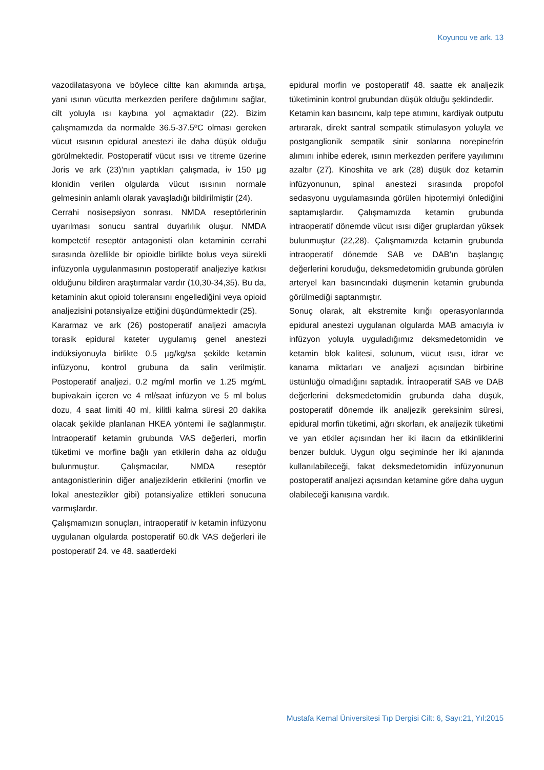Koyuncu ve ark. 13
vazodilatasyona ve böylece ciltte kan akımında artışa, yani ısının vücutta merkezden perifere dağılımını sağlar, cilt yoluyla ısı kaybına yol açmaktadır (22). Bizim çalışmamızda da normalde 36.5-37.5ºC olması gereken vücut ısısının epidural anestezi ile daha düşük olduğu görülmektedir. Postoperatif vücut ısısı ve titreme üzerine Joris ve ark (23)’nın yaptıkları çalışmada, iv 150 µg klonidin verilen olgularda vücut ısısının normale gelmesinin anlamlı olarak yavaşladığı bildirilmiştir (24).
Cerrahi nosisepsiyon sonrası, NMDA reseptörlerinin uyarılması sonucu santral duyarlılık oluşur. NMDA kompetetif reseptör antagonisti olan ketaminin cerrahi sırasında özellikle bir opioidle birlikte bolus veya sürekli infüzyonla uygulanmasının postoperatif analjeziye katkısı olduğunu bildiren araştırmalar vardır (10,30-34,35). Bu da, ketaminin akut opioid toleransını engellediğini veya opioid analjezisini potansiyalize ettiğini düşündürmektedir (25).
Kararmaz ve ark (26) postoperatif analjezi amacıyla torasik epidural kateter uygulamış genel anestezi indüksiyonuyla birlikte 0.5 µg/kg/sa şekilde ketamin infüzyonu, kontrol grubuna da salin verilmiştir. Postoperatif analjezi, 0.2 mg/ml morfin ve 1.25 mg/mL bupivakain içeren ve 4 ml/saat infüzyon ve 5 ml bolus dozu, 4 saat limiti 40 ml, kilitli kalma süresi 20 dakika olacak şekilde planlanan HKEA yöntemi ile sağlanmıştır. İntraoperatif ketamin grubunda VAS değerleri, morfin tüketimi ve morfine bağlı yan etkilerin daha az olduğu bulunmuştur. Çalışmacılar, NMDA reseptör antagonistlerinin diğer analjeziklerin etkilerini (morfin ve lokal anestezikler gibi) potansiyalize ettikleri sonucuna varmışlardır.
Çalışmamızın sonuçları, intraoperatif iv ketamin infüzyonu uygulanan olgularda postoperatif 60.dk VAS değerleri ile postoperatif 24. ve 48. saatlerdeki
epidural morfin ve postoperatif 48. saatte ek analjezik tüketiminin kontrol grubundan düşük olduğu şeklindedir.
Ketamin kan basıncını, kalp tepe atımını, kardiyak outputu artırarak, direkt santral sempatik stimulasyon yoluyla ve postganglionik sempatik sinir sonlarına norepinefrin alımını inhibe ederek, ısının merkezden perifere yayılımını azaltır (27). Kinoshita ve ark (28) düşük doz ketamin infüzyonunun, spinal anestezi sırasında propofol sedasyonu uygulamasında görülen hipotermiyi önlediğini saptamışlardır. Çalışmamızda ketamin grubunda intraoperatif dönemde vücut ısısı diğer gruplardan yüksek bulunmuştur (22,28). Çalışmamızda ketamin grubunda intraoperatif dönemde SAB ve DAB’ın başlangıç değerlerini koruduğu, deksmedetomidin grubunda görülen arteryel kan basıncındaki düşmenin ketamin grubunda görülmediği saptanmıştır.
Sonuç olarak, alt ekstremite kırığı operasyonlarında epidural anestezi uygulanan olgularda MAB amacıyla iv infüzyon yoluyla uyguladığımız deksmedetomidin ve ketamin blok kalitesi, solunum, vücut ısısı, idrar ve kanama miktarları ve analjezi açısından birbirine üstünlüğü olmadığını saptadık. İntraoperatif SAB ve DAB değerlerini deksmedetomidin grubunda daha düşük, postoperatif dönemde ilk analjezik gereksinim süresi, epidural morfin tüketimi, ağrı skorları, ek analjezik tüketimi ve yan etkiler açısından her iki ilacın da etkinliklerini benzer bulduk. Uygun olgu seçiminde her iki ajanında kullanılabileceği, fakat deksmedetomidin infüzyonunun postoperatif analjezi açısından ketamine göre daha uygun olabileceği kanısına vardık.
Mustafa Kemal Üniversitesi Tıp Dergisi Cilt: 6, Sayı:21, Yıl:2015